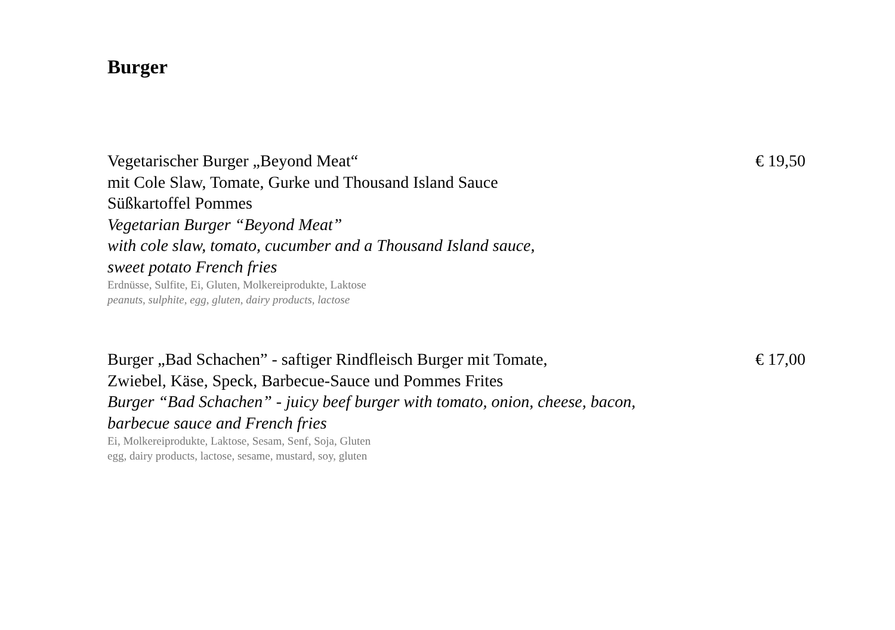Burger
Vegetarischer Burger „Beyond Meat“
mit Cole Slaw, Tomate, Gurke und Thousand Island Sauce
Süßkartoffel Pommes
Vegetarian Burger “Beyond Meat”
with cole slaw, tomato, cucumber and a Thousand Island sauce,
sweet potato French fries
Erdnüsse, Sulfite, Ei, Gluten, Molkereiprodukte, Laktose
peanuts, sulphite, egg, gluten, dairy products, lactose
€ 19,50
Burger „Bad Schachen” - saftiger Rindfleisch Burger mit Tomate,
Zwiebel, Käse, Speck, Barbecue-Sauce und Pommes Frites
Burger “Bad Schachen” - juicy beef burger with tomato, onion, cheese, bacon,
barbecue sauce and French fries
Ei, Molkereiprodukte, Laktose, Sesam, Senf, Soja, Gluten
egg, dairy products, lactose, sesame, mustard, soy, gluten
€ 17,00